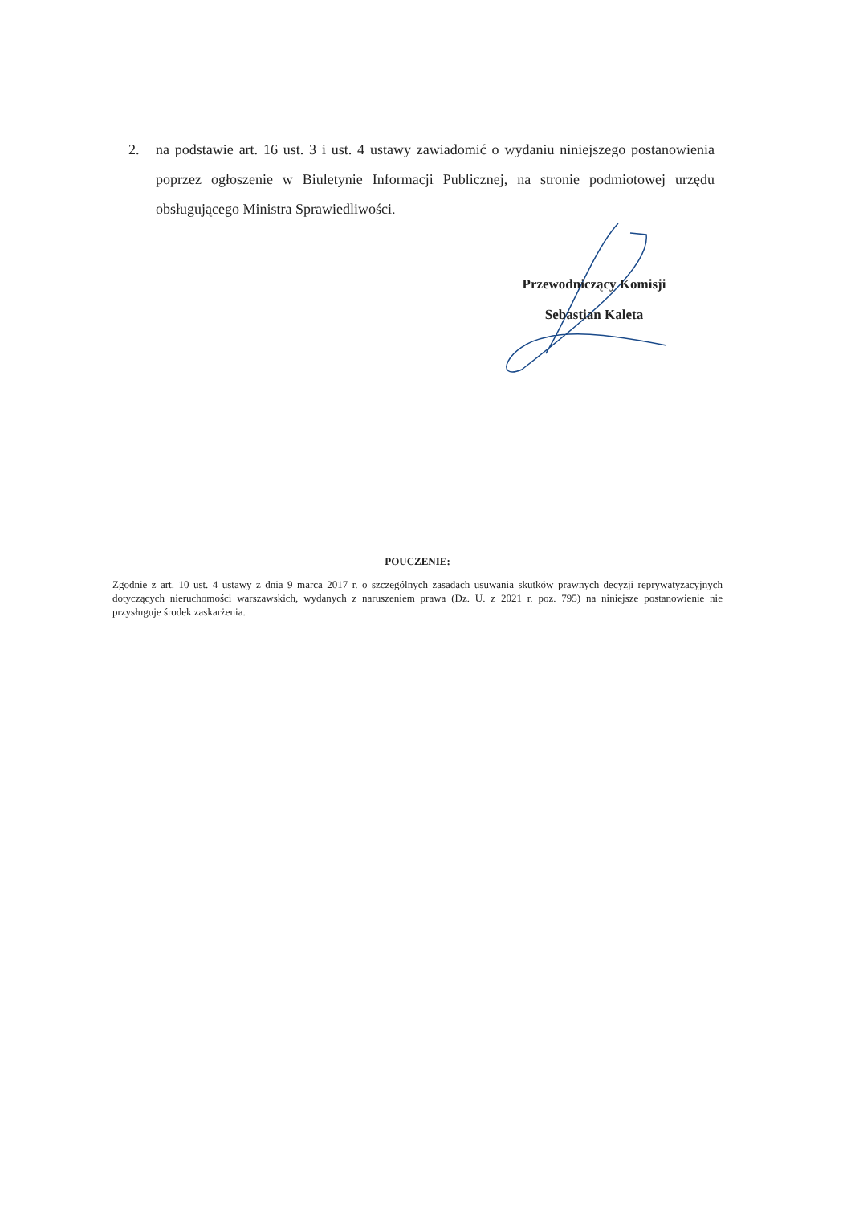2. na podstawie art. 16 ust. 3 i ust. 4 ustawy zawiadomić o wydaniu niniejszego postanowienia poprzez ogłoszenie w Biuletynie Informacji Publicznej, na stronie podmiotowej urzędu obsługującego Ministra Sprawiedliwości.
Przewodniczący Komisji
Sebastian Kaleta
POUCZENIE:
Zgodnie z art. 10 ust. 4 ustawy z dnia 9 marca 2017 r. o szczególnych zasadach usuwania skutków prawnych decyzji reprywatyzacyjnych dotyczących nieruchomości warszawskich, wydanych z naruszeniem prawa (Dz. U. z 2021 r. poz. 795) na niniejsze postanowienie nie przysługuje środek zaskarżenia.